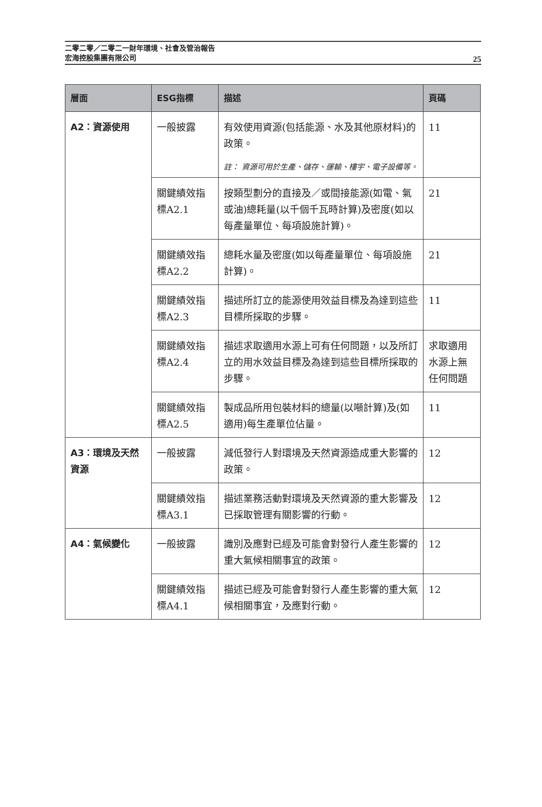二零二零／二零二一財年環境、社會及管治報告
宏海控股集團有限公司
25
| 層面 | ESG指標 | 描述 | 頁碼 |
| --- | --- | --- | --- |
| A2：資源使用 | 一般披露 | 有效使用資源(包括能源、水及其他原材料)的政策。 註： 資源可用於生產、儲存、運輸、樓宇、電子設備等。 | 11 |
| | 關鍵績效指標A2.1 | 按類型劃分的直接及／或間接能源(如電、氣或油)總耗量(以千個千瓦時計算)及密度(如以每產量單位、每項設施計算)。 | 21 |
| | 關鍵績效指標A2.2 | 總耗水量及密度(如以每產量單位、每項設施計算)。 | 21 |
| | 關鍵績效指標A2.3 | 描述所訂立的能源使用效益目標及為達到這些目標所採取的步驟。 | 11 |
| | 關鍵績效指標A2.4 | 描述求取適用水源上可有任何問題，以及所訂立的用水效益目標及為達到這些目標所採取的步驟。 | 求取適用水源上無任何問題 |
| | 關鍵績效指標A2.5 | 製成品所用包裝材料的總量(以噸計算)及(如適用)每生產單位佔量。 | 11 |
| A3：環境及天然資源 | 一般披露 | 減低發行人對環境及天然資源造成重大影響的政策。 | 12 |
| | 關鍵績效指標A3.1 | 描述業務活動對環境及天然資源的重大影響及已採取管理有關影響的行動。 | 12 |
| A4：氣候變化 | 一般披露 | 識別及應對已經及可能會對發行人產生影響的重大氣候相關事宜的政策。 | 12 |
| | 關鍵績效指標A4.1 | 描述已經及可能會對發行人產生影響的重大氣候相關事宜，及應對行動。 | 12 |